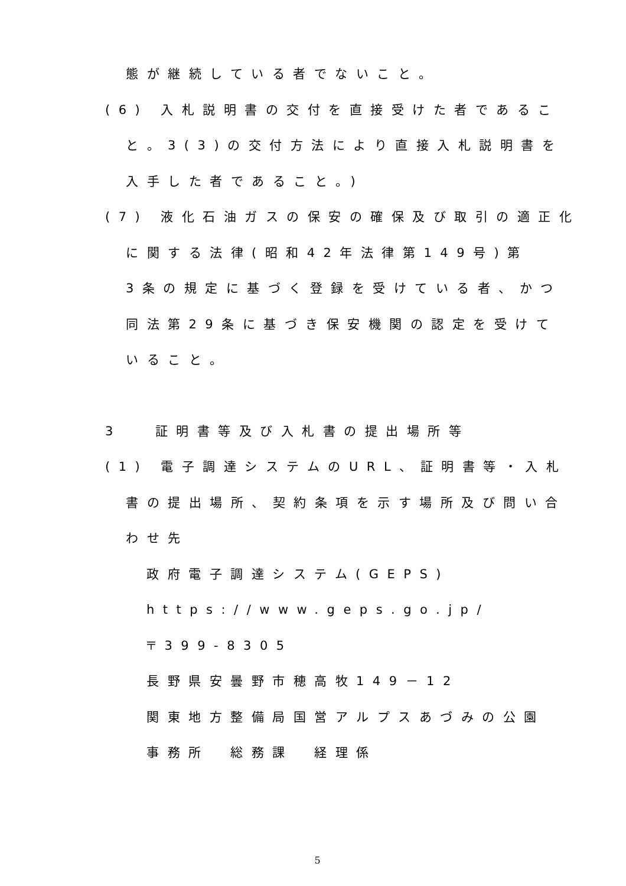態が継続している者でないこと。
(6) 入札説明書の交付を直接受けた者であるこ
と。3(3)の交付方法により直接入札説明書を
入手した者であること。)
(7) 液化石油ガスの保安の確保及び取引の適正化
に関する法律(昭和42年法律第149号)第
3条の規定に基づく登録を受けている者、かつ
同法第29条に基づき保安機関の認定を受けて
いること。
3　 証明書等及び入札書の提出場所等
(1) 電子調達システムのURL、証明書等・入札
書の提出場所、契約条項を示す場所及び問い合
わせ先
政府電子調達システム(GEPS)
https://www.geps.go.jp/
〒399-8305
長野県安曇野市穂高牧149－12
関東地方整備局国営アルプスあづみの公園
事務所　総務課　経理係
5